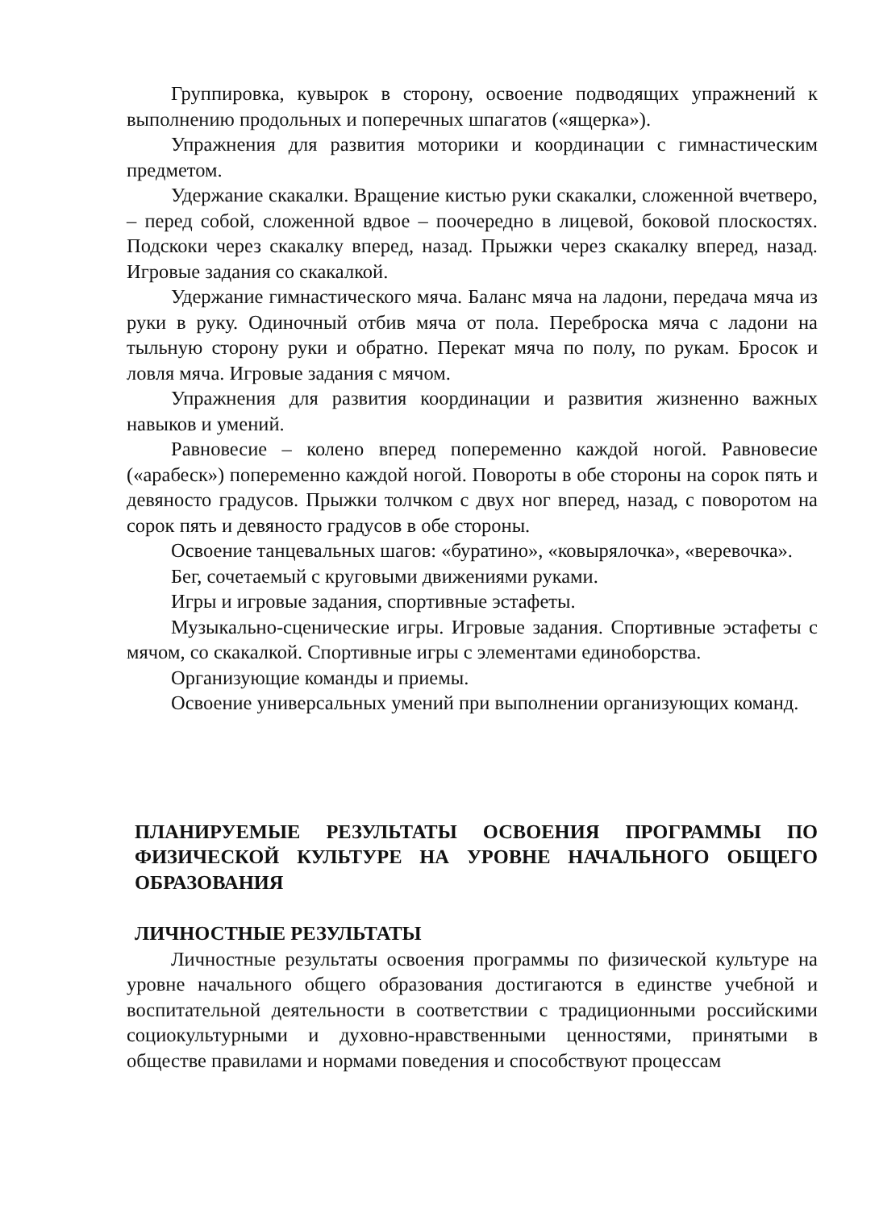Группировка, кувырок в сторону, освоение подводящих упражнений к выполнению продольных и поперечных шпагатов («ящерка»).
Упражнения для развития моторики и координации с гимнастическим предметом.
Удержание скакалки. Вращение кистью руки скакалки, сложенной вчетверо, – перед собой, сложенной вдвое – поочередно в лицевой, боковой плоскостях. Подскоки через скакалку вперед, назад. Прыжки через скакалку вперед, назад. Игровые задания со скакалкой.
Удержание гимнастического мяча. Баланс мяча на ладони, передача мяча из руки в руку. Одиночный отбив мяча от пола. Переброска мяча с ладони на тыльную сторону руки и обратно. Перекат мяча по полу, по рукам. Бросок и ловля мяча. Игровые задания с мячом.
Упражнения для развития координации и развития жизненно важных навыков и умений.
Равновесие – колено вперед попеременно каждой ногой. Равновесие («арабеск») попеременно каждой ногой. Повороты в обе стороны на сорок пять и девяносто градусов. Прыжки толчком с двух ног вперед, назад, с поворотом на сорок пять и девяносто градусов в обе стороны.
Освоение танцевальных шагов: «буратино», «ковырялочка», «веревочка».
Бег, сочетаемый с круговыми движениями руками.
Игры и игровые задания, спортивные эстафеты.
Музыкально-сценические игры. Игровые задания. Спортивные эстафеты с мячом, со скакалкой. Спортивные игры с элементами единоборства.
Организующие команды и приемы.
Освоение универсальных умений при выполнении организующих команд.
ПЛАНИРУЕМЫЕ РЕЗУЛЬТАТЫ ОСВОЕНИЯ ПРОГРАММЫ ПО ФИЗИЧЕСКОЙ КУЛЬТУРЕ НА УРОВНЕ НАЧАЛЬНОГО ОБЩЕГО ОБРАЗОВАНИЯ
ЛИЧНОСТНЫЕ РЕЗУЛЬТАТЫ
Личностные результаты освоения программы по физической культуре на уровне начального общего образования достигаются в единстве учебной и воспитательной деятельности в соответствии с традиционными российскими социокультурными и духовно-нравственными ценностями, принятыми в обществе правилами и нормами поведения и способствуют процессам